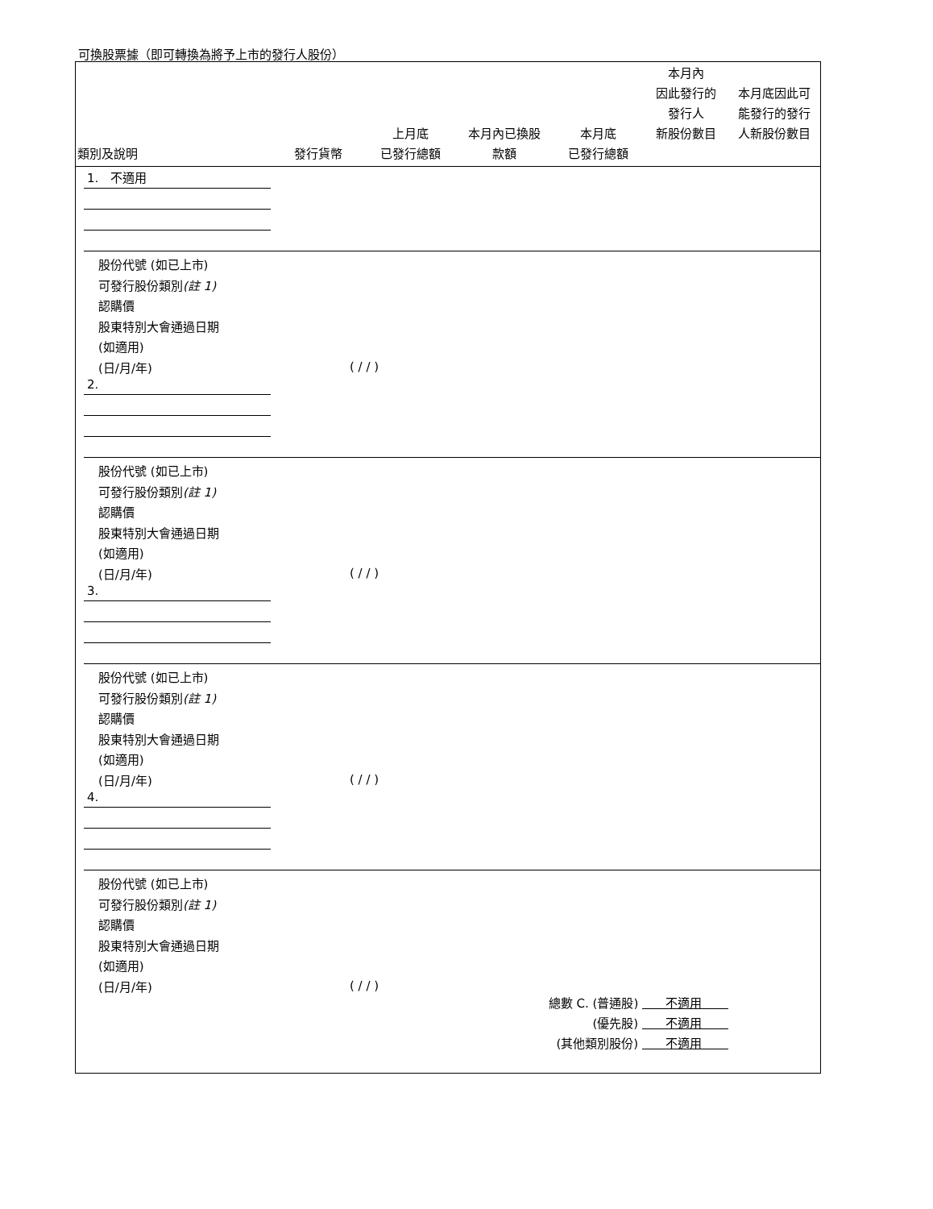可換股票據（即可轉換為將予上市的發行人股份）
| 類別及說明 | 發行貨幣 | 上月底 已發行總額 | 本月內已換股 款額 | 本月底 已發行總額 | 本月內 因此發行的 發行人 新股份數目 | 本月底因此可 能發行的發行 人新股份數目 |
| --- | --- | --- | --- | --- | --- | --- |
1. 不適用
股份代號 (如已上市)
可發行股份類別(註 1)
認購價
股東特別大會通過日期
(如適用)
(日/月/年)
( / / )
2.
股份代號 (如已上市)
可發行股份類別(註 1)
認購價
股東特別大會通過日期
(如適用)
(日/月/年)
( / / )
3.
股份代號 (如已上市)
可發行股份類別(註 1)
認購價
股東特別大會通過日期
(如適用)
(日/月/年)
( / / )
4.
股份代號 (如已上市)
可發行股份類別(註 1)
認購價
股東特別大會通過日期
(如適用)
(日/月/年)
( / / )
總數 C. (普通股) 不適用
(優先股) 不適用
(其他類別股份) 不適用